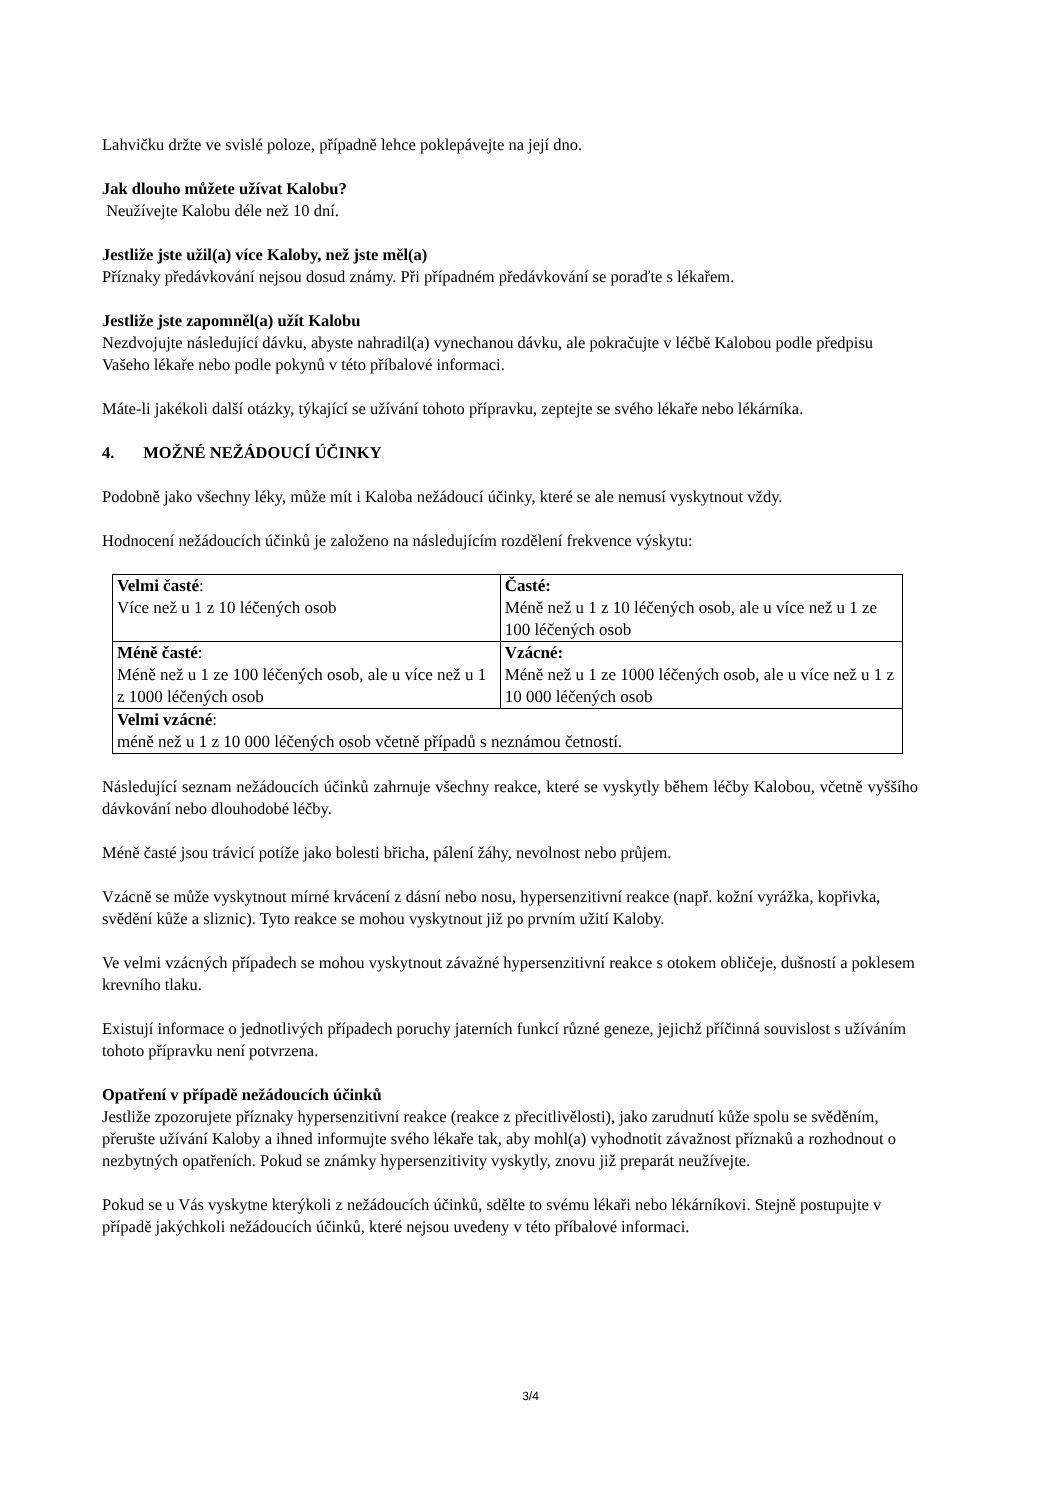Lahvičku držte ve svislé poloze, případně lehce poklepávejte na její dno.
Jak dlouho můžete užívat Kalobu?
Neužívejte Kalobu déle než 10 dní.
Jestliže jste užil(a) více Kaloby, než jste měl(a)
Příznaky předávkování nejsou dosud známy. Při případném předávkování se poraďte s lékařem.
Jestliže jste zapomněl(a) užít Kalobu
Nezdvojujte následující dávku, abyste nahradil(a) vynechanou dávku, ale pokračujte v léčbě Kalobou podle předpisu Vašeho lékaře nebo podle pokynů v této příbalové informaci.
Máte-li jakékoli další otázky, týkající se užívání tohoto přípravku, zeptejte se svého lékaře nebo lékárníka.
4. MOŽNÉ NEŽÁDOUCÍ ÚČINKY
Podobně jako všechny léky, může mít i Kaloba nežádoucí účinky, které se ale nemusí vyskytnout vždy.
Hodnocení nežádoucích účinků je založeno na následujícím rozdělení frekvence výskytu:
| Velmi časté : Více než u 1 z 10 léčených osob | Časté: Méně než u 1 z 10 léčených osob, ale u více než u 1 ze 100 léčených osob |
| Méně časté : Méně než u 1 ze 100 léčených osob, ale u více než u 1 z 1000 léčených osob | Vzácné: Méně než u 1 ze 1000 léčených osob, ale u více než u 1 z 10 000 léčených osob |
| Velmi vzácné : méně než u 1 z 10 000 léčených osob včetně případů s neznámou četností. | |
Následující seznam nežádoucích účinků zahrnuje všechny reakce, které se vyskytly během léčby Kalobou, včetně vyššího dávkování nebo dlouhodobé léčby.
Méně časté jsou trávicí potíže jako bolesti břicha, pálení žáhy, nevolnost nebo průjem.
Vzácně se může vyskytnout mírné krvácení z dásní nebo nosu, hypersenzitivní reakce (např. kožní vyrážka, kopřivka, svědění kůže a sliznic). Tyto reakce se mohou vyskytnout již po prvním užití Kaloby.
Ve velmi vzácných případech se mohou vyskytnout závažné hypersenzitivní reakce s otokem obličeje, dušností a poklesem krevního tlaku.
Existují informace o jednotlivých případech poruchy jaterních funkcí různé geneze, jejichž příčinná souvislost s užíváním tohoto přípravku není potvrzena.
Opatření v případě nežádoucích účinků
Jestliže zpozorujete příznaky hypersenzitivní reakce (reakce z přecitlivělosti), jako zarudnutí kůže spolu se svěděním, přerušte užívání Kaloby a ihned informujte svého lékaře tak, aby mohl(a) vyhodnotit závažnost příznaků a rozhodnout o nezbytných opatřeních. Pokud se známky hypersenzitivity vyskytly, znovu již preparát neužívejte.
Pokud se u Vás vyskytne kterýkoli z nežádoucích účinků, sdělte to svému lékaři nebo lékárníkovi. Stejně postupujte v případě jakýchkoli nežádoucích účinků, které nejsou uvedeny v této příbalové informaci.
3/4